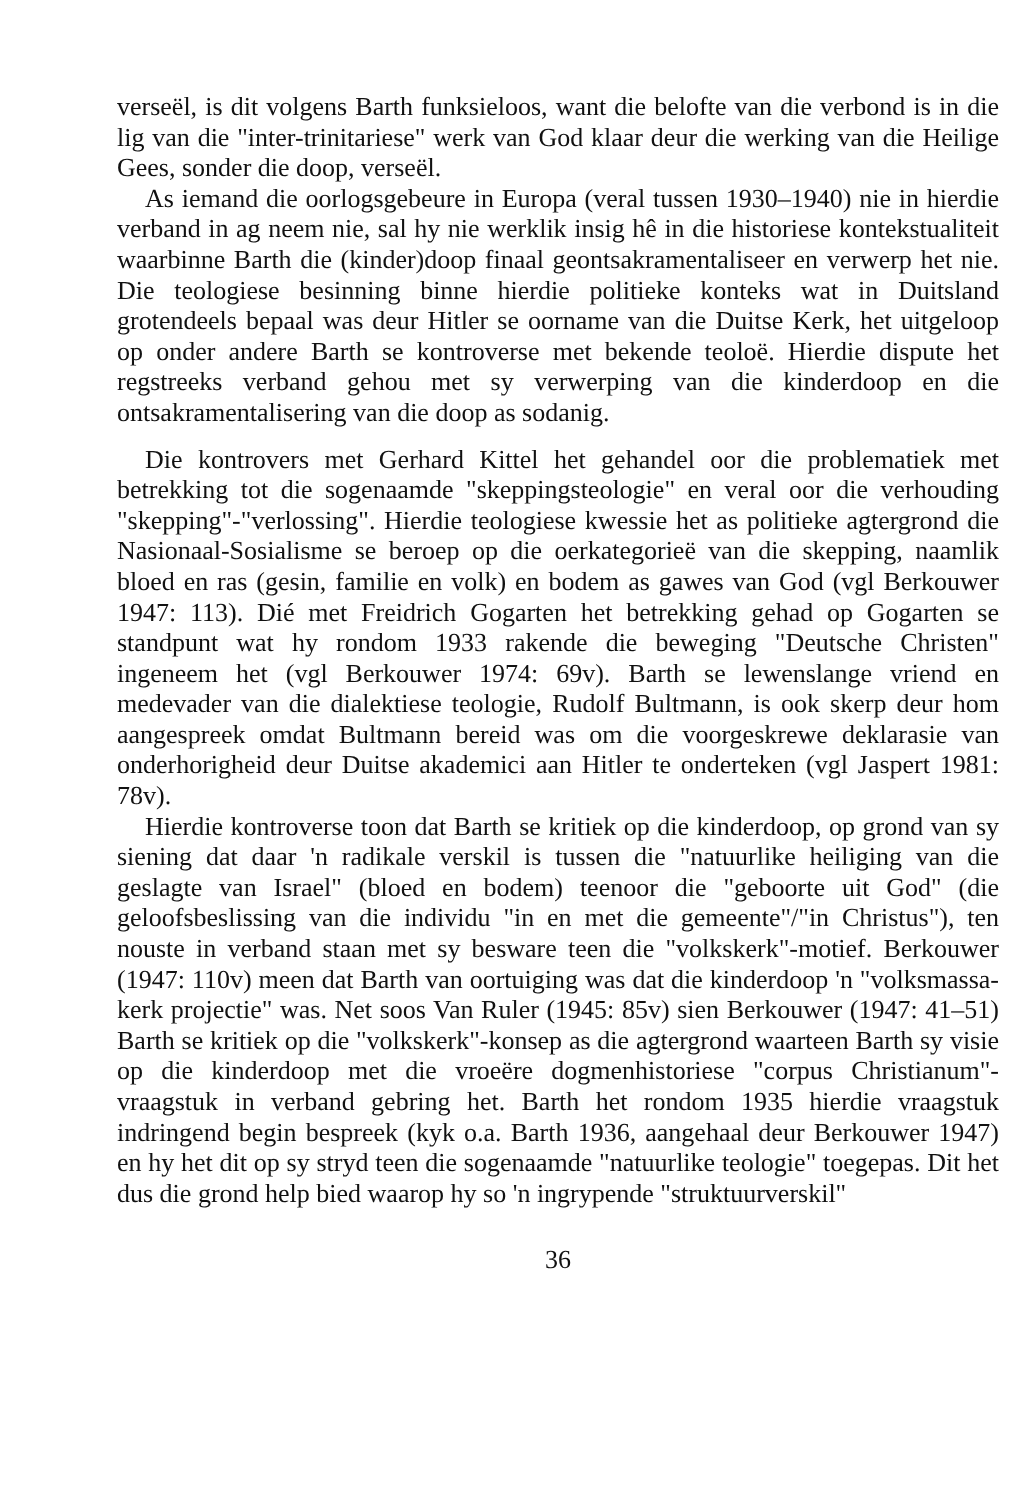verseël, is dit volgens Barth funksieloos, want die belofte van die verbond is in die lig van die "inter-trinitariese" werk van God klaar deur die werking van die Heilige Gees, sonder die doop, verseël.
As iemand die oorlogsgebeure in Europa (veral tussen 1930–1940) nie in hierdie verband in ag neem nie, sal hy nie werklik insig hê in die historiese kontekstualiteit waarbinne Barth die (kinder)doop finaal geontsakramentaliseer en verwerp het nie. Die teologiese besinning binne hierdie politieke konteks wat in Duitsland grotendeels bepaal was deur Hitler se oorname van die Duitse Kerk, het uitgeloop op onder andere Barth se kontroverse met bekende teoloë. Hierdie dispute het regstreeks verband gehou met sy verwerping van die kinderdoop en die ontsakramentalisering van die doop as sodanig.
Die kontrovers met Gerhard Kittel het gehandel oor die problematiek met betrekking tot die sogenaamde "skeppingsteologie" en veral oor die verhouding "skepping"-"verlossing". Hierdie teologiese kwessie het as politieke agtergrond die Nasionaal-Sosialisme se beroep op die oerkategorieë van die skepping, naamlik bloed en ras (gesin, familie en volk) en bodem as gawes van God (vgl Berkouwer 1947: 113). Dié met Freidrich Gogarten het betrekking gehad op Gogarten se standpunt wat hy rondom 1933 rakende die beweging "Deutsche Christen" ingeneem het (vgl Berkouwer 1974: 69v). Barth se lewenslange vriend en medevader van die dialektiese teologie, Rudolf Bultmann, is ook skerp deur hom aangespreek omdat Bultmann bereid was om die voorgeskrewe deklarasie van onderhorigheid deur Duitse akademici aan Hitler te onderteken (vgl Jaspert 1981: 78v).
Hierdie kontroverse toon dat Barth se kritiek op die kinderdoop, op grond van sy siening dat daar 'n radikale verskil is tussen die "natuurlike heiliging van die geslagte van Israel" (bloed en bodem) teenoor die "geboorte uit God" (die geloofsbeslissing van die individu "in en met die gemeente"/"in Christus"), ten nouste in verband staan met sy besware teen die "volkskerk"-motief. Berkouwer (1947: 110v) meen dat Barth van oortuiging was dat die kinderdoop 'n "volksmassa-kerk projectie" was. Net soos Van Ruler (1945: 85v) sien Berkouwer (1947: 41–51) Barth se kritiek op die "volkskerk"-konsep as die agtergrond waarteen Barth sy visie op die kinderdoop met die vroeëre dogmenhistoriese "corpus Christianum"-vraagstuk in verband gebring het. Barth het rondom 1935 hierdie vraagstuk indringend begin bespreek (kyk o.a. Barth 1936, aangehaal deur Berkouwer 1947) en hy het dit op sy stryd teen die sogenaamde "natuurlike teologie" toegepas. Dit het dus die grond help bied waarop hy so 'n ingrypende "struktuurverskil"
36